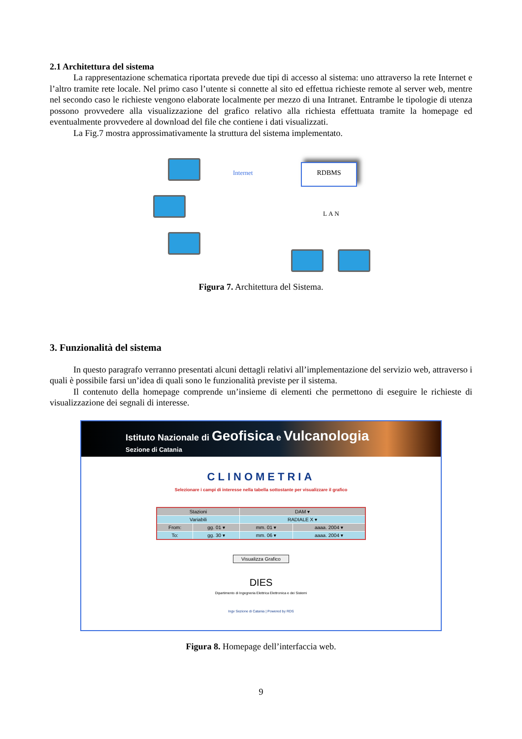2.1 Architettura del sistema
La rappresentazione schematica riportata prevede due tipi di accesso al sistema: uno attraverso la rete Internet e l’altro tramite rete locale. Nel primo caso l’utente si connette al sito ed effettua richieste remote al server web, mentre nel secondo caso le richieste vengono elaborate localmente per mezzo di una Intranet. Entrambe le tipologie di utenza possono provvedere alla visualizzazione del grafico relativo alla richiesta effettuata tramite la homepage ed eventualmente provvedere al download del file che contiene i dati visualizzati.
La Fig.7 mostra approssimativamente la struttura del sistema implementato.
Internet
RDBMS
LAN
Figura 7. Architettura del Sistema.
3. Funzionalità del sistema
In questo paragrafo verranno presentati alcuni dettagli relativi all’implementazione del servizio web, attraverso i quali è possibile farsi un’idea di quali sono le funzionalità previste per il sistema.
Il contenuto della homepage comprende un’insieme di elementi che permettono di eseguire le richieste di visualizzazione dei segnali di interesse.
Istituto Nazionale di Geofisica e Vulcanologia
Sezione di Catania
CLINOMETRIA
Selezionare i campi di interesse nella tabella sottostante per visualizzare il grafico
| Stazioni | | DAM ▾ | |
| Variabili | | RADIALE X ▾ | |
| From: | gg. 01 ▾ | mm. 01 ▾ | aaaa. 2004 ▾ |
| To: | gg. 30 ▾ | mm. 06 ▾ | aaaa. 2004 ▾ |
Visualizza Grafico
DIES
Dipartimento di Ingegneria Elettrica Elettronica e dei Sistemi
Ingv Sezione di Catania | Powered by RDS
Figura 8. Homepage dell’interfaccia web.
9